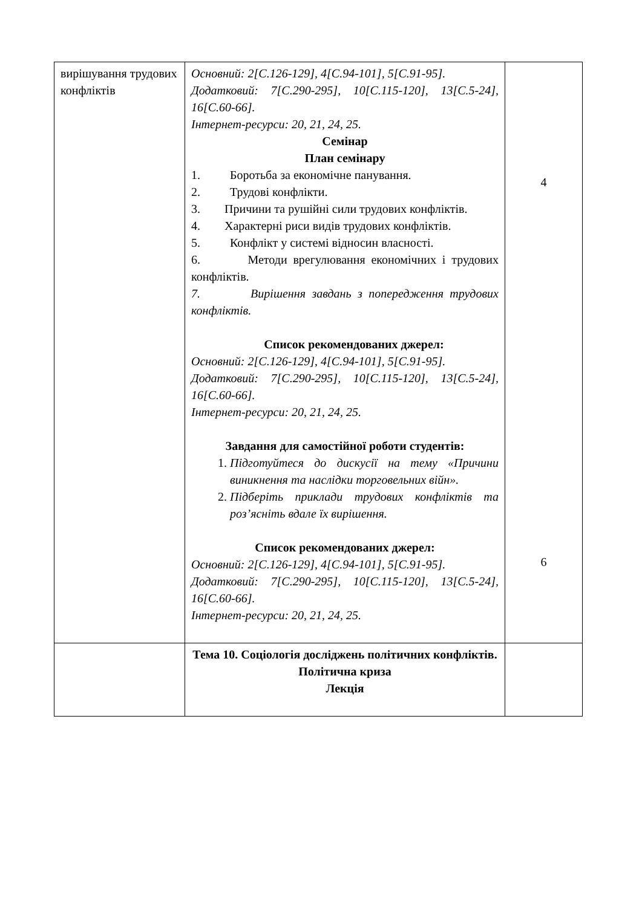| вирішування трудових конфліктів | Основний: 2[С.126-129], 4[С.94-101], 5[С.91-95]. Додатковий: 7[С.290-295], 10[С.115-120], 13[С.5-24], 16[С.60-66]. Інтернет-ресурси: 20, 21, 24, 25. Семінар План семінару 1. Боротьба за економічне панування. 2. Трудові конфлікти. 3. Причини та рушійні сили трудових конфліктів. 4. Характерні риси видів трудових конфліктів. 5. Конфлікт у системі відносин власності. 6. Методи врегулювання економічних і трудових конфліктів. 7. Вирішення завдань з попередження трудових конфліктів. Список рекомендованих джерел: Основний: 2[С.126-129], 4[С.94-101], 5[С.91-95]. Додатковий: 7[С.290-295], 10[С.115-120], 13[С.5-24], 16[С.60-66]. Інтернет-ресурси: 20, 21, 24, 25. Завдання для самостійної роботи студентів: 1. Підготуйтеся до дискусії на тему «Причини виникнення та наслідки торговельних війн». 2. Підберіть приклади трудових конфліктів та роз’ясніть вдале їх вирішення. Список рекомендованих джерел: Основний: 2[С.126-129], 4[С.94-101], 5[С.91-95]. Додатковий: 7[С.290-295], 10[С.115-120], 13[С.5-24], 16[С.60-66]. Інтернет-ресурси: 20, 21, 24, 25. | 4 6 |
| | Тема 10. Соціологія досліджень політичних конфліктів. Політична криза Лекція | |